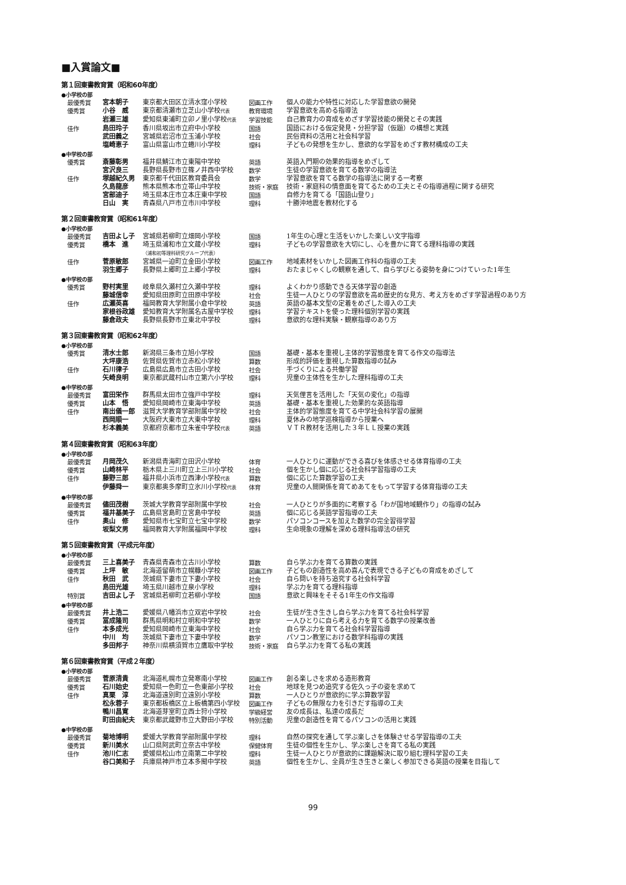■入賞論文■
第１回東書教育賞（昭和60年度）
●小学校の部
| 最優秀賞 | 宮本朝子 | 東京都大田区立清水窪小学校 | 図画工作 | 個人の能力や特性に対応した学習意欲の開発 |
| 優秀賞 | 小谷 威 | 東京都清瀬市立芝山小学校 代表 | 教育環境 | 学習意欲を高める指導法 |
| | 岩瀬三雄 | 愛知県東浦町立卯ノ里小学校 代表 | 学習技能 | 自己教育力の育成をめざす学習技能の開発とその実践 |
| 佳作 | 島田玲子 | 香川県坂出市立府中小学校 | 国語 | 国語における仮定発見・分担学習（仮題）の構想と実践 |
| | 武田義之 | 宮城県岩沼市立玉浦小学校 | 社会 | 民俗資料の活用と社会科学習 |
| | 塩崎恵子 | 富山県富山市立蜷川小学校 | 理科 | 子どもの発想を生かし、意欲的な学習をめざす教材構成の工夫 |
●中学校の部
| 優秀賞 | 斎藤彰男 | 福井県鯖江市立東陽中学校 | 英語 | 英語入門期の効果的指導をめざして |
| | 宮沢良三 | 長野県長野市立篠ノ井西中学校 | 数学 | 生徒の学習意欲を育てる数学の指導法 |
| 佳作 | 塚越紀久男 | 東京都千代田区教育委員会 | 数学 | 学習意欲を育てる数学の指導法に関する一考察 |
| | 久島龍彦 | 熊本県熊本市立帯山中学校 | 技術・家庭 | 技術・家庭科の情意面を育てるための工夫とその指導過程に関する研究 |
| | 宮部迪子 | 埼玉県本庄市立本庄東中学校 | 国語 | 自修力を育てる「国語山登り」 |
| | 日山 実 | 青森県八戸市立市川中学校 | 理科 | 十勝沖地震を教材化する |
第２回東書教育賞（昭和61年度）
●小学校の部
| 最優秀賞 | 吉田よし子 | 宮城県若柳町立畑岡小学校 | 国語 | 1年生の心理と生活をいかした楽しい文字指導 |
| 優秀賞 | 橋本 進 | 埼玉県浦和市立文蔵小学校 （浦和初等理科研究グループ代表） | 理科 | 子どもの学習意欲を大切にし、心を豊かに育てる理科指導の実践 |
| 佳作 | 菅原敏郎 | 宮城県一迫町立金田小学校 | 図画工作 | 地域素材をいかした図画工作科の指導の工夫 |
| | 羽生郷子 | 長野県上郷町立上郷小学校 | 理科 | おたまじゃくしの観察を通して、自ら学びとる姿勢を身につけていった1年生 |
●中学校の部
| 優秀賞 | 野村実里 | 岐阜県久瀬村立久瀬中学校 | 理科 | よくわかり感動できる天体学習の創造 |
| | 藤城信幸 | 愛知県田原町立田原中学校 | 社会 | 生徒一人ひとりの学習意欲を高め歴史的な見方、考え方をめざす学習過程のあり方 |
| 佳作 | 広瀬英喜 | 福岡教育大学附属小倉中学校 | 英語 | 英語の基本文型の定着をめざした導入の工夫 |
| | 家根谷政雄 | 愛知教育大学附属名古屋中学校 | 理科 | 学習テキストを使った理科個別学習の実践 |
| | 藤倉政夫 | 長野県長野市立東北中学校 | 理科 | 意欲的な理科実験・観察指導のあり方 |
第３回東書教育賞（昭和62年度）
●小学校の部
| 優秀賞 | 清水士郎 | 新潟県三条市立旭小学校 | 国語 | 基礎・基本を重視し主体的学習態度を育てる作文の指導法 |
| | 大坪康浩 | 佐賀県佐賀市立赤松小学校 | 算数 | 形成的評価を重視した算数指導の試み |
| 佳作 | 石川律子 | 広島県広島市立古田小学校 | 社会 | 手づくりによる共働学習 |
| | 矢崎良明 | 東京都武蔵村山市立第六小学校 | 理科 | 児童の主体性を生かした理科指導の工夫 |
●中学校の部
| 最優秀賞 | 富田栄作 | 群馬県太田市立強戸中学校 | 理科 | 天気俚言を活用した「天気の変化」の指導 |
| 優秀賞 | 山本 悟 | 愛知県岡崎市立東海中学校 | 英語 | 基礎・基本を重視した効果的な英語指導 |
| 佳作 | 南出儀一郎 | 滋賀大学教育学部附属中学校 | 社会 | 主体的学習態度を育てる中学社会科学習の展開 |
| | 西岡順一 | 大阪府大東市立大東中学校 | 理科 | 夏休みの地学巡検指導から授業へ |
| | 杉本義美 | 京都府京都市立朱雀中学校 代表 | 英語 | ＶＴＲ教材を活用した３年ＬＬ授業の実践 |
第４回東書教育賞（昭和63年度）
●小学校の部
| 最優秀賞 | 月岡茂久 | 新潟県青海町立田沢小学校 | 体育 | 一人ひとりに運動ができる喜びを体感させる体育指導の工夫 |
| 優秀賞 | 山崎林平 | 栃木県上三川町立上三川小学校 | 社会 | 個を生かし個に応じる社会科学習指導の工夫 |
| 佳作 | 藤野三郎 | 福井県小浜市立西津小学校 代表 | 算数 | 個に応じた算数学習の工夫 |
| | 伊藤舜一 | 東京都奥多摩町立氷川小学校 代表 | 体育 | 児童の人間関係を育てめあてをもって学習する体育指導の工夫 |
●中学校の部
| 最優秀賞 | 儘田茂樹 | 茨城大学教育学部附属中学校 | 社会 | 一人ひとりが多面的に考察する「わが国地域観作り」の指導の試み |
| 優秀賞 | 福井基美子 | 広島県宮島町立宮島中学校 | 英語 | 個に応じる英語学習指導の工夫 |
| 佳作 | 奥山 修 | 愛知県市七宝町立七宝中学校 | 数学 | パソコンコースを加えた数学の完全習得学習 |
| | 坂梨文男 | 福岡教育大学附属福岡中学校 | 理科 | 生命現象の理解を深める理科指導法の研究 |
第５回東書教育賞（平成元年度）
●小学校の部
| 最優秀賞 | 三上喜美子 | 青森県青森市立古川小学校 | 算数 | 自ら学ぶ力を育てる算数の実践 |
| 優秀賞 | 上坪 敏 | 北海道留萌市立幌糠小学校 | 図画工作 | 子どもの創造性を高め喜んで表現できる子どもの育成をめざして |
| 佳作 | 秋田 武 | 茨城県下妻市立下妻小学校 | 社会 | 自ら問いを持ち追究する社会科学習 |
| | 島田光雄 | 埼玉県川越市立泉小学校 | 理科 | 学ぶ力を育てる理科指導 |
| 特別賞 | 吉田よし子 | 宮城県若柳町立若柳小学校 | 国語 | 意欲と興味をそそる1年生の作文指導 |
●中学校の部
| 最優秀賞 | 井上浩二 | 愛媛県八幡浜市立双岩中学校 | 社会 | 生徒が生き生きし自ら学ぶ力を育てる社会科学習 |
| 優秀賞 | 冨成隆司 | 群馬県明和村立明和中学校 | 数学 | 一人ひとりに自ら考える力を育てる数学の授業改善 |
| 佳作 | 本多成光 | 愛知県岡崎市立東海中学校 | 社会 | 自ら学ぶ力を育てる社会科学習指導 |
| | 中川 均 | 茨城県下妻市立下妻中学校 | 数学 | パソコン教室における数学科指導の実践 |
| | 多田邦子 | 神奈川県横須賀市立鷹取中学校 | 技術・家庭 | 自ら学ぶ力を育てる私の実践 |
第６回東書教育賞（平成２年度）
●小学校の部
| 最優秀賞 | 菅原清貴 | 北海道札幌市立発寒南小学校 | 図画工作 | 創る楽しさを求める造形教育 |
| 優秀賞 | 石川始史 | 愛知県一色町立一色東部小学校 | 社会 | 地球を見つめ追究する佐久っ子の姿を求めて |
| 佳作 | 真栗 淳 | 北海道遠別町立遠別小学校 | 算数 | 一人ひとりが意欲的に学ぶ算数学習 |
| | 松永蓉子 | 東京都板橋区立上板橋第四小学校 | 図画工作 | 子どもの無限な力を引きだす指導の工夫 |
| | 鴨川昌寛 | 北海道芽室町立西士狩小学校 | 学級経営 | 友の成長は、私達の成長だ |
| | 町田由紀夫 | 東京都武蔵野市立大野田小学校 | 特別活動 | 児童の創造性を育てるパソコンの活用と実践 |
●中学校の部
| 最優秀賞 | 菊地博明 | 愛媛大学教育学部附属中学校 | 理科 | 自然の探究を通して学ぶ楽しさを体験させる学習指導の工夫 |
| 優秀賞 | 新川美水 | 山口県阿武町立奈古中学校 | 保健体育 | 生徒の個性を生かし、学ぶ楽しさを育てる私の実践 |
| 佳作 | 池川仁志 | 愛媛県松山市立南第二中学校 | 理科 | 生徒一人ひとりが意欲的に課題解決に取り組む理科学習の工夫 |
| | 谷口美和子 | 兵庫県神戸市立本多聞中学校 | 英語 | 個性を生かし、全員が生き生きと楽しく参加できる英語の授業を目指して |
99